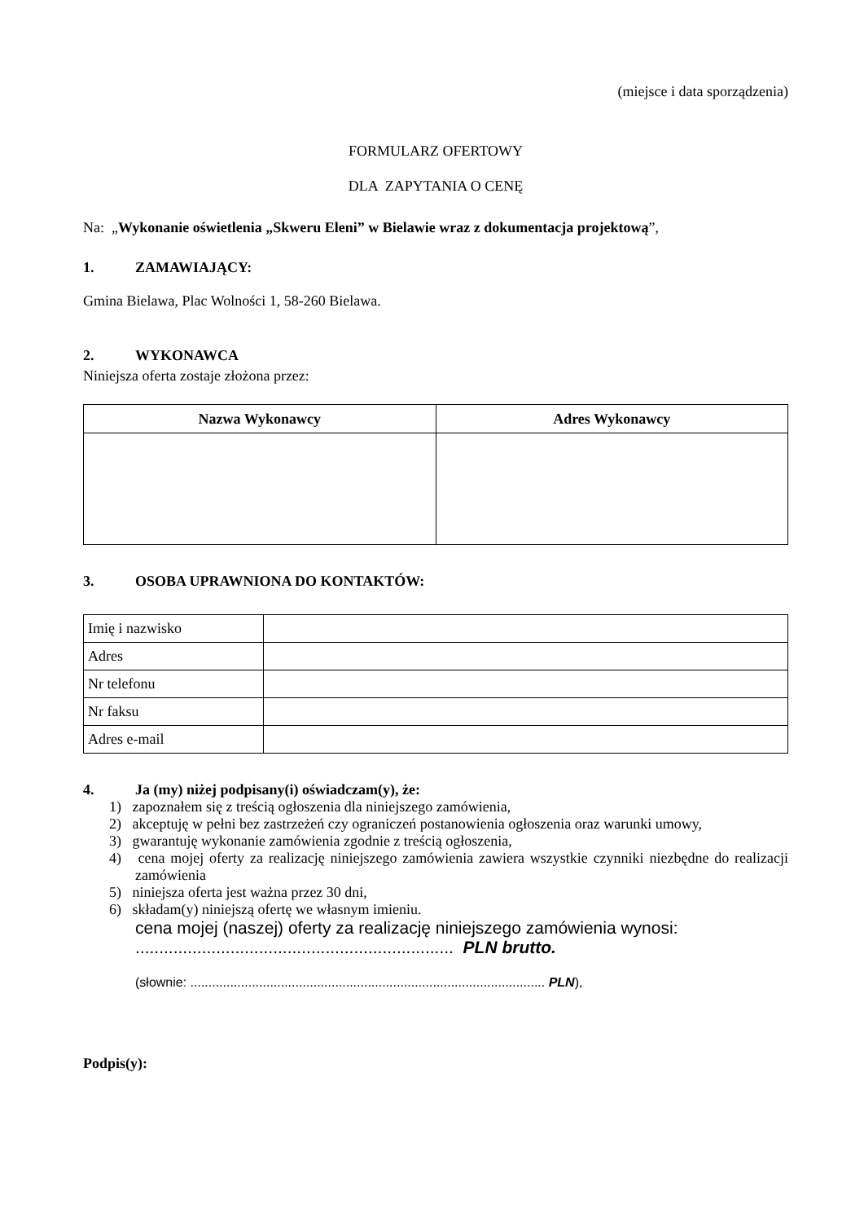(miejsce i data sporządzenia)
FORMULARZ OFERTOWY
DLA ZAPYTANIA O CENĘ
Na: „Wykonanie oświetlenia „Skweru Eleni” w Bielawie wraz z dokumentacja projektową”,
1. ZAMAWIAJĄCY:
Gmina Bielawa, Plac Wolności 1, 58-260 Bielawa.
2. WYKONAWCA
Niniejsza oferta zostaje złożona przez:
| Nazwa Wykonawcy | Adres Wykonawcy |
| --- | --- |
3. OSOBA UPRAWNIONA DO KONTAKTÓW:
| Imię i nazwisko | |
| Adres | |
| Nr telefonu | |
| Nr faksu | |
| Adres e-mail | |
4. Ja (my) niżej podpisany(i) oświadczam(y), że:
1) zapoznałem się z treścią ogłoszenia dla niniejszego zamówienia,
2) akceptuję w pełni bez zastrzeżeń czy ograniczeń postanowienia ogłoszenia oraz warunki umowy,
3) gwarantuję wykonanie zamówienia zgodnie z treścią ogłoszenia,
4) cena mojej oferty za realizację niniejszego zamówienia zawiera wszystkie czynniki niezbędne do realizacji zamówienia
5) niniejsza oferta jest ważna przez 30 dni,
6) składam(y) niniejszą ofertę we własnym imieniu.
cena mojej (naszej) oferty za realizację niniejszego zamówienia wynosi:
................................................................... PLN brutto.
(słownie: .................................................................................................. PLN),
Podpis(y):